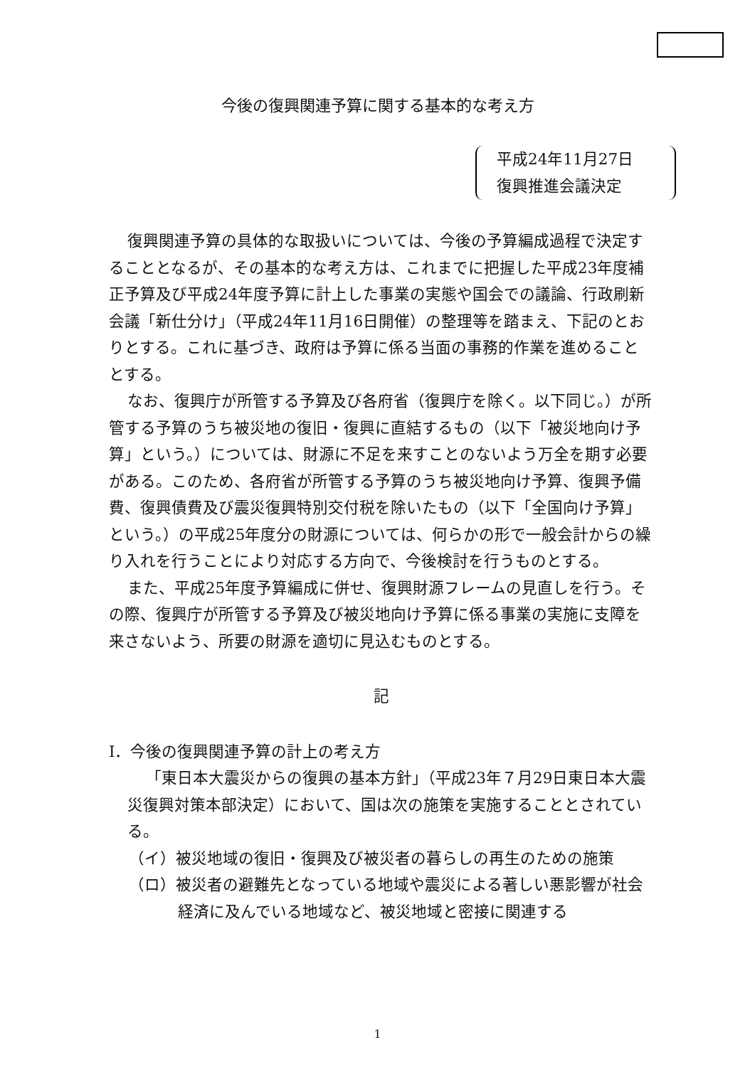今後の復興関連予算に関する基本的な考え方
平成24年11月27日
復興推進会議決定
復興関連予算の具体的な取扱いについては、今後の予算編成過程で決定することとなるが、その基本的な考え方は、これまでに把握した平成23年度補正予算及び平成24年度予算に計上した事業の実態や国会での議論、行政刷新会議「新仕分け」（平成24年11月16日開催）の整理等を踏まえ、下記のとおりとする。これに基づき、政府は予算に係る当面の事務的作業を進めることとする。
なお、復興庁が所管する予算及び各府省（復興庁を除く。以下同じ。）が所管する予算のうち被災地の復旧・復興に直結するもの（以下「被災地向け予算」という。）については、財源に不足を来すことのないよう万全を期す必要がある。このため、各府省が所管する予算のうち被災地向け予算、復興予備費、復興債費及び震災復興特別交付税を除いたもの（以下「全国向け予算」という。）の平成25年度分の財源については、何らかの形で一般会計からの繰り入れを行うことにより対応する方向で、今後検討を行うものとする。
また、平成25年度予算編成に併せ、復興財源フレームの見直しを行う。その際、復興庁が所管する予算及び被災地向け予算に係る事業の実施に支障を来さないよう、所要の財源を適切に見込むものとする。
記
Ⅰ．今後の復興関連予算の計上の考え方
「東日本大震災からの復興の基本方針」（平成23年７月29日東日本大震災復興対策本部決定）において、国は次の施策を実施することとされている。
（イ）被災地域の復旧・復興及び被災者の暮らしの再生のための施策
（ロ）被災者の避難先となっている地域や震災による著しい悪影響が社会経済に及んでいる地域など、被災地域と密接に関連する
1